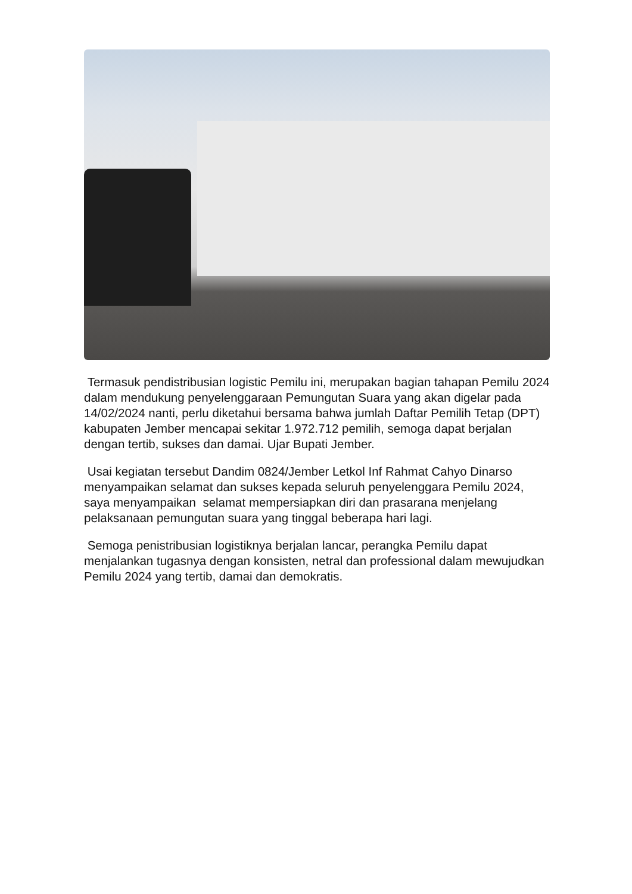Termasuk pendistribusian logistic Pemilu ini, merupakan bagian tahapan Pemilu 2024 dalam mendukung penyelenggaraan Pemungutan Suara yang akan digelar pada 14/02/2024 nanti, perlu diketahui bersama bahwa jumlah Daftar Pemilih Tetap (DPT) kabupaten Jember mencapai sekitar 1.972.712 pemilih, semoga dapat berjalan dengan tertib, sukses dan damai. Ujar Bupati Jember.
Usai kegiatan tersebut Dandim 0824/Jember Letkol Inf Rahmat Cahyo Dinarso menyampaikan selamat dan sukses kepada seluruh penyelenggara Pemilu 2024, saya menyampaikan selamat mempersiapkan diri dan prasarana menjelang pelaksanaan pemungutan suara yang tinggal beberapa hari lagi.
Semoga penistribusian logistiknya berjalan lancar, perangka Pemilu dapat menjalankan tugasnya dengan konsisten, netral dan professional dalam mewujudkan Pemilu 2024 yang tertib, damai dan demokratis.